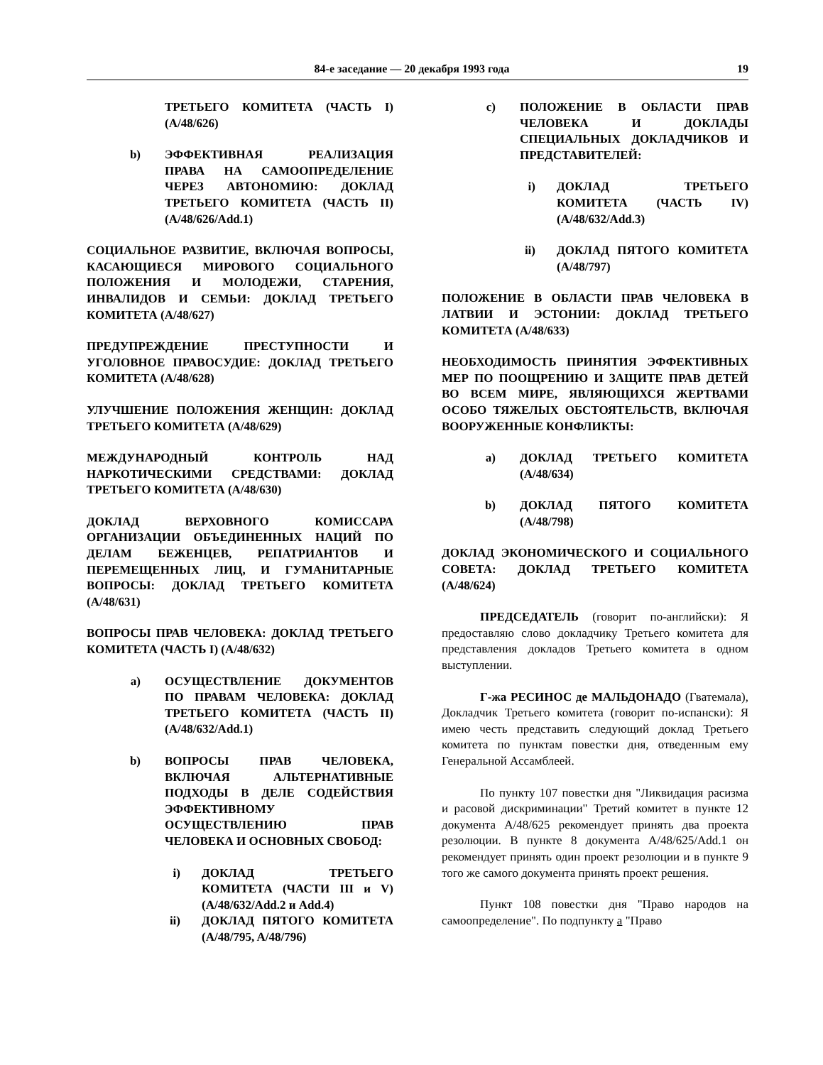84-е заседание — 20 декабря 1993 года 19
ТРЕТЬЕГО КОМИТЕТА (ЧАСТЬ I) (A/48/626)
b) ЭФФЕКТИВНАЯ РЕАЛИЗАЦИЯ ПРАВА НА САМООПРЕДЕЛЕНИЕ ЧЕРЕЗ АВТОНОМИЮ: ДОКЛАД ТРЕТЬЕГО КОМИТЕТА (ЧАСТЬ II) (A/48/626/Add.1)
СОЦИАЛЬНОЕ РАЗВИТИЕ, ВКЛЮЧАЯ ВОПРОСЫ, КАСАЮЩИЕСЯ МИРОВОГО СОЦИАЛЬНОГО ПОЛОЖЕНИЯ И МОЛОДЕЖИ, СТАРЕНИЯ, ИНВАЛИДОВ И СЕМЬИ: ДОКЛАД ТРЕТЬЕГО КОМИТЕТА (A/48/627)
ПРЕДУПРЕЖДЕНИЕ ПРЕСТУПНОСТИ И УГОЛОВНОЕ ПРАВОСУДИЕ: ДОКЛАД ТРЕТЬЕГО КОМИТЕТА (A/48/628)
УЛУЧШЕНИЕ ПОЛОЖЕНИЯ ЖЕНЩИН: ДОКЛАД ТРЕТЬЕГО КОМИТЕТА (A/48/629)
МЕЖДУНАРОДНЫЙ КОНТРОЛЬ НАД НАРКОТИЧЕСКИМИ СРЕДСТВАМИ: ДОКЛАД ТРЕТЬЕГО КОМИТЕТА (A/48/630)
ДОКЛАД ВЕРХОВНОГО КОМИССАРА ОРГАНИЗАЦИИ ОБЪЕДИНЕННЫХ НАЦИЙ ПО ДЕЛАМ БЕЖЕНЦЕВ, РЕПАТРИАНТОВ И ПЕРЕМЕЩЕННЫХ ЛИЦ, И ГУМАНИТАРНЫЕ ВОПРОСЫ: ДОКЛАД ТРЕТЬЕГО КОМИТЕТА (A/48/631)
ВОПРОСЫ ПРАВ ЧЕЛОВЕКА: ДОКЛАД ТРЕТЬЕГО КОМИТЕТА (ЧАСТЬ I) (A/48/632)
a) ОСУЩЕСТВЛЕНИЕ ДОКУМЕНТОВ ПО ПРАВАМ ЧЕЛОВЕКА: ДОКЛАД ТРЕТЬЕГО КОМИТЕТА (ЧАСТЬ II) (A/48/632/Add.1)
b) ВОПРОСЫ ПРАВ ЧЕЛОВЕКА, ВКЛЮЧАЯ АЛЬТЕРНАТИВНЫЕ ПОДХОДЫ В ДЕЛЕ СОДЕЙСТВИЯ ЭФФЕКТИВНОМУ ОСУЩЕСТВЛЕНИЮ ПРАВ ЧЕЛОВЕКА И ОСНОВНЫХ СВОБОД:
i) ДОКЛАД ТРЕТЬЕГО КОМИТЕТА (ЧАСТИ III и V) (A/48/632/Add.2 и Add.4)
ii) ДОКЛАД ПЯТОГО КОМИТЕТА (A/48/795, A/48/796)
c) ПОЛОЖЕНИЕ В ОБЛАСТИ ПРАВ ЧЕЛОВЕКА И ДОКЛАДЫ СПЕЦИАЛЬНЫХ ДОКЛАДЧИКОВ И ПРЕДСТАВИТЕЛЕЙ:
i) ДОКЛАД ТРЕТЬЕГО КОМИТЕТА (ЧАСТЬ IV) (A/48/632/Add.3)
ii) ДОКЛАД ПЯТОГО КОМИТЕТА (A/48/797)
ПОЛОЖЕНИЕ В ОБЛАСТИ ПРАВ ЧЕЛОВЕКА В ЛАТВИИ И ЭСТОНИИ: ДОКЛАД ТРЕТЬЕГО КОМИТЕТА (A/48/633)
НЕОБХОДИМОСТЬ ПРИНЯТИЯ ЭФФЕКТИВНЫХ МЕР ПО ПООЩРЕНИЮ И ЗАЩИТЕ ПРАВ ДЕТЕЙ ВО ВСЕМ МИРЕ, ЯВЛЯЮЩИХСЯ ЖЕРТВАМИ ОСОБО ТЯЖЕЛЫХ ОБСТОЯТЕЛЬСТВ, ВКЛЮЧАЯ ВООРУЖЕННЫЕ КОНФЛИКТЫ:
a) ДОКЛАД ТРЕТЬЕГО КОМИТЕТА (A/48/634)
b) ДОКЛАД ПЯТОГО КОМИТЕТА (A/48/798)
ДОКЛАД ЭКОНОМИЧЕСКОГО И СОЦИАЛЬНОГО СОВЕТА: ДОКЛАД ТРЕТЬЕГО КОМИТЕТА (A/48/624)
ПРЕДСЕДАТЕЛЬ (говорит по-английски): Я предоставляю слово докладчику Третьего комитета для представления докладов Третьего комитета в одном выступлении.
Г-жа РЕСИНОС де МАЛЬДОНАДО (Гватемала), Докладчик Третьего комитета (говорит по-испански): Я имею честь представить следующий доклад Третьего комитета по пунктам повестки дня, отведенным ему Генеральной Ассамблеей.
По пункту 107 повестки дня "Ликвидация расизма и расовой дискриминации" Третий комитет в пункте 12 документа A/48/625 рекомендует принять два проекта резолюции. В пункте 8 документа A/48/625/Add.1 он рекомендует принять один проект резолюции и в пункте 9 того же самого документа принять проект решения.
Пункт 108 повестки дня "Право народов на самоопределение". По подпункту a "Право